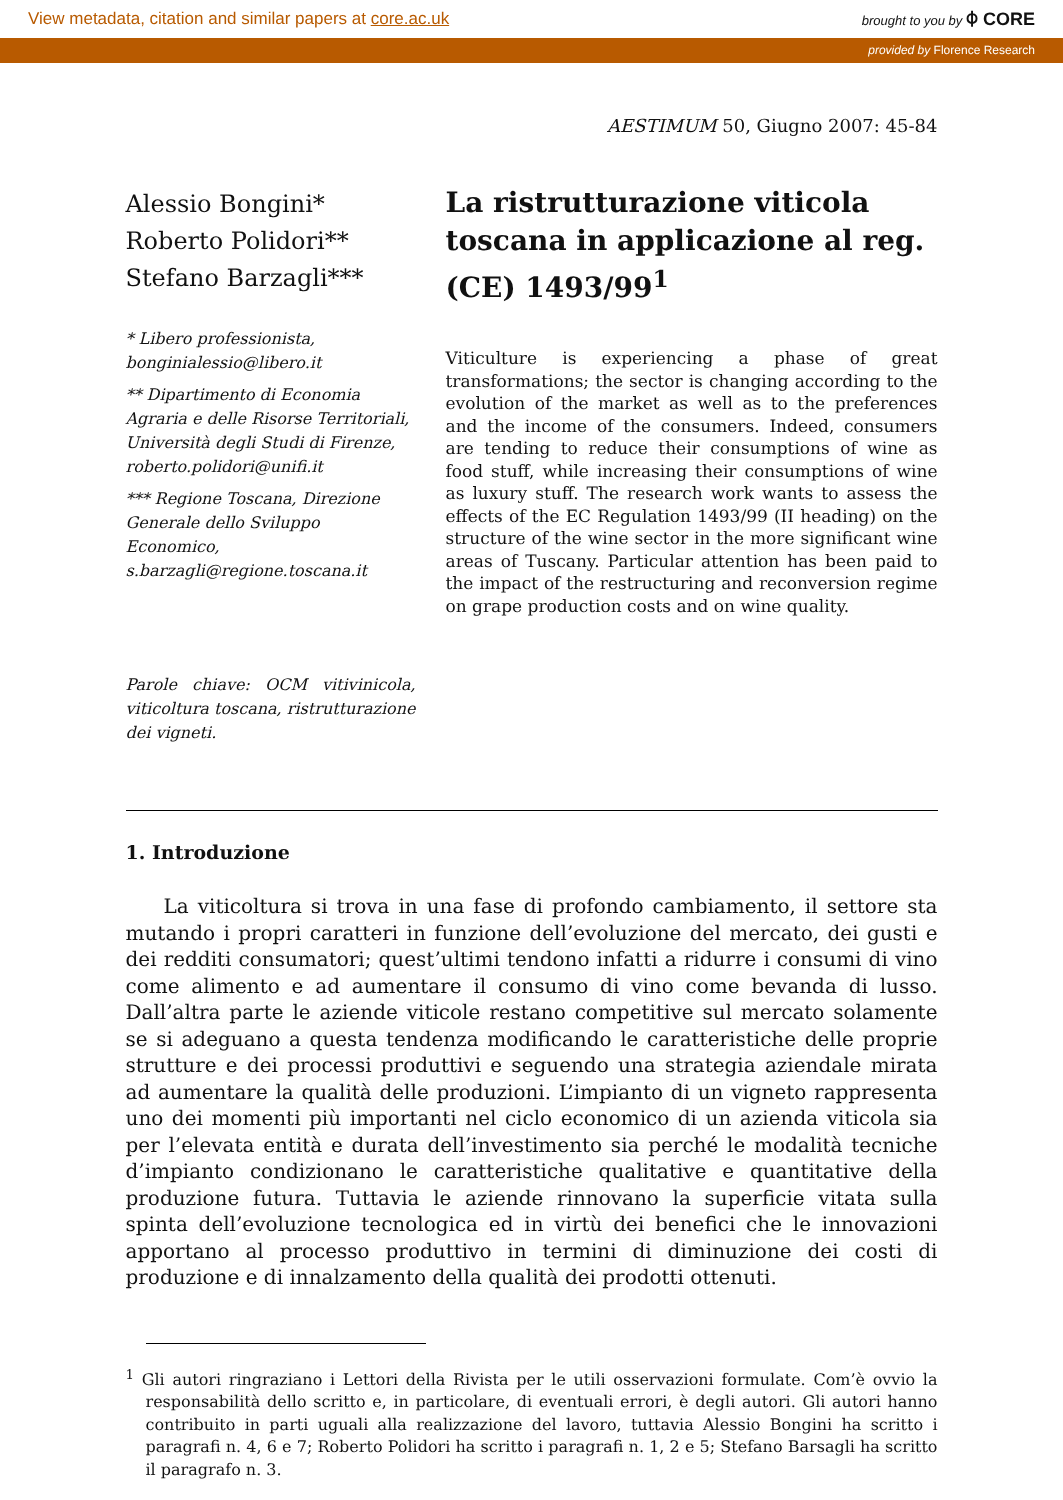View metadata, citation and similar papers at core.ac.uk brought to you by ⌽ CORE
provided by Florence Research
AESTIMUM 50, Giugno 2007: 45-84
Alessio Bongini*
Roberto Polidori**
Stefano Barzagli***
* Libero professionista,
bonginialessio@libero.it
** Dipartimento di Economia Agraria e delle Risorse Territoriali, Università degli Studi di Firenze,
roberto.polidori@unifi.it
*** Regione Toscana, Direzione Generale dello Sviluppo Economico,
s.barzagli@regione.toscana.it
Parole chiave: OCM vitivinicola, viticoltura toscana, ristrutturazione dei vigneti.
La ristrutturazione viticola toscana in applicazione al reg.(CE) 1493/99<sup>1</sup>
Viticulture is experiencing a phase of great transformations; the sector is changing according to the evolution of the market as well as to the preferences and the income of the consumers. Indeed, consumers are tending to reduce their consumptions of wine as food stuff, while increasing their consumptions of wine as luxury stuff. The research work wants to assess the effects of the EC Regulation 1493/99 (II heading) on the structure of the wine sector in the more significant wine areas of Tuscany. Particular attention has been paid to the impact of the restructuring and reconversion regime on grape production costs and on wine quality.
1. Introduzione
La viticoltura si trova in una fase di profondo cambiamento, il settore sta mutando i propri caratteri in funzione dell’evoluzione del mercato, dei gusti e dei redditi consumatori; quest’ultimi tendono infatti a ridurre i consumi di vino come alimento e ad aumentare il consumo di vino come bevanda di lusso. Dall’altra parte le aziende viticole restano competitive sul mercato solamente se si adeguano a questa tendenza modificando le caratteristiche delle proprie strutture e dei processi produttivi e seguendo una strategia aziendale mirata ad aumentare la qualità delle produzioni. L’impianto di un vigneto rappresenta uno dei momenti più importanti nel ciclo economico di un azienda viticola sia per l’elevata entità e durata dell’investimento sia perché le modalità tecniche d’impianto condizionano le caratteristiche qualitative e quantitative della produzione futura. Tuttavia le aziende rinnovano la superficie vitata sulla spinta dell’evoluzione tecnologica ed in virtù dei benefici che le innovazioni apportano al processo produttivo in termini di diminuzione dei costi di produzione e di innalzamento della qualità dei prodotti ottenuti.
<sup>1</sup> Gli autori ringraziano i Lettori della Rivista per le utili osservazioni formulate. Com’è ovvio la responsabilità dello scritto e, in particolare, di eventuali errori, è degli autori. Gli autori hanno contribuito in parti uguali alla realizzazione del lavoro, tuttavia Alessio Bongini ha scritto i paragrafi n. 4, 6 e 7; Roberto Polidori ha scritto i paragrafi n. 1, 2 e 5; Stefano Barsagli ha scritto il paragrafo n. 3.